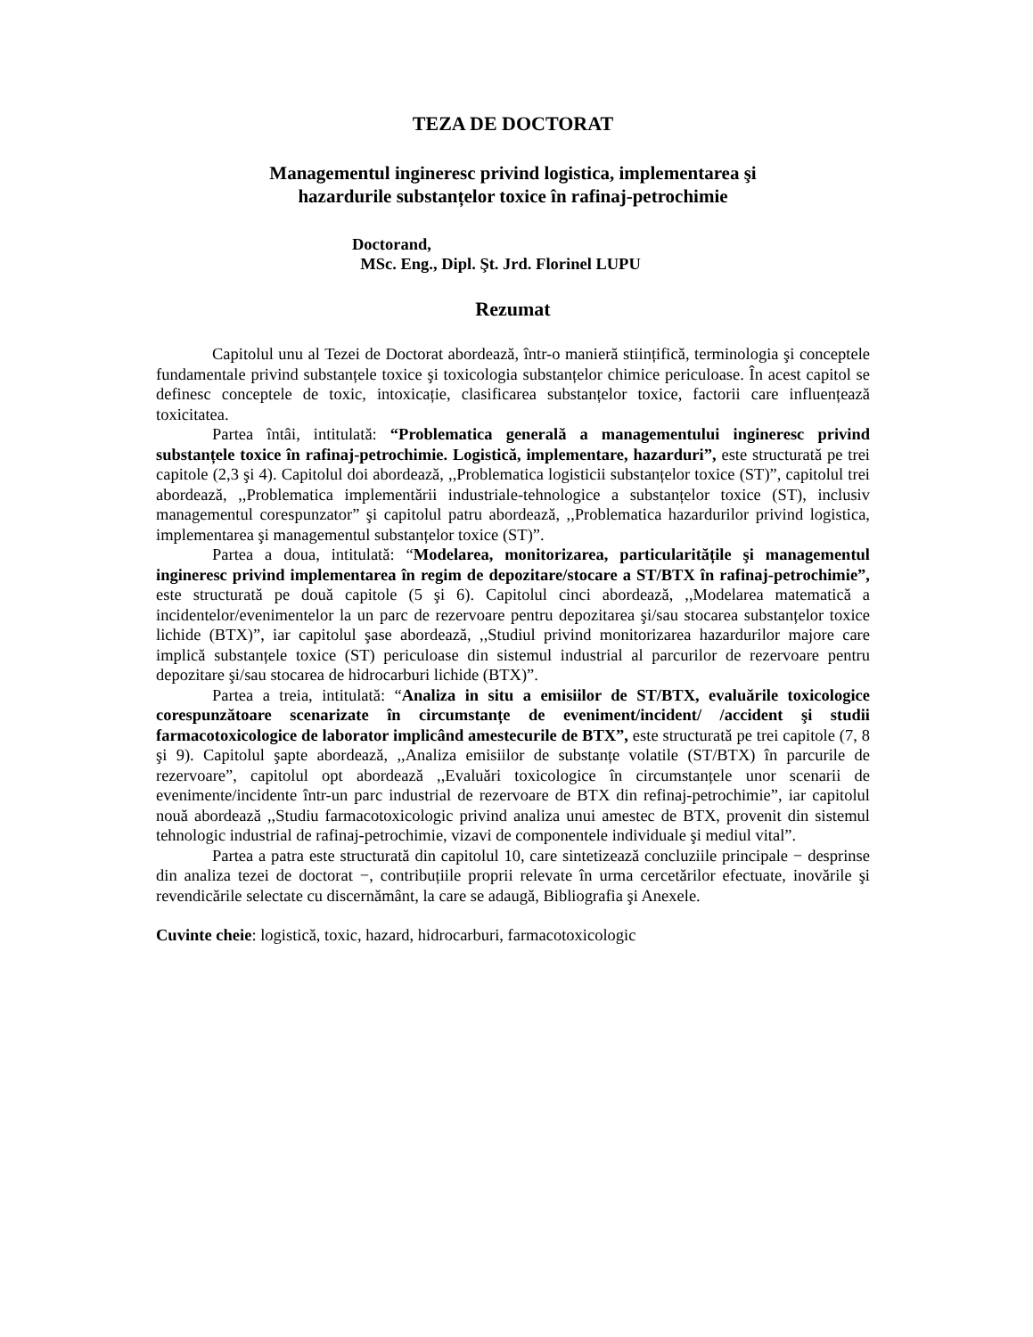TEZA DE DOCTORAT
Managementul ingineresc privind logistica, implementarea şi
hazardurile substanțelor toxice în rafinaj-petrochimie
Doctorand,
MSc. Eng., Dipl. Şt. Jrd. Florinel LUPU
Rezumat
Capitolul unu al Tezei de Doctorat abordează, într-o manieră stiințifică, terminologia şi conceptele fundamentale privind substanțele toxice şi toxicologia substanțelor chimice periculoase. În acest capitol se definesc conceptele de toxic, intoxicație, clasificarea substanțelor toxice, factorii care influențează toxicitatea.
Partea întâi, intitulată: “Problematica generală a managementului ingineresc privind substanțele toxice în rafinaj-petrochimie. Logistică, implementare, hazarduri”, este structurată pe trei capitole (2,3 şi 4). Capitolul doi abordează, ,,Problematica logisticii substanțelor toxice (ST)”, capitolul trei abordează, ,,Problematica implementării industriale-tehnologice a substanțelor toxice (ST), inclusiv managementul corespunzator” şi capitolul patru abordează, ,,Problematica hazardurilor privind logistica, implementarea şi managementul substanțelor toxice (ST)”.
Partea a doua, intitulată: “Modelarea, monitorizarea, particularitățile şi managementul ingineresc privind implementarea în regim de depozitare/stocare a ST/BTX în rafinaj-petrochimie”, este structurată pe două capitole (5 şi 6). Capitolul cinci abordează, ,,Modelarea matematică a incidentelor/evenimentelor la un parc de rezervoare pentru depozitarea şi/sau stocarea substanțelor toxice lichide (BTX)”, iar capitolul şase abordează, ,,Studiul privind monitorizarea hazardurilor majore care implică substanțele toxice (ST) periculoase din sistemul industrial al parcurilor de rezervoare pentru depozitare şi/sau stocarea de hidrocarburi lichide (BTX)”.
Partea a treia, intitulată: “Analiza in situ a emisiilor de ST/BTX, evaluările toxicologice corespunzătoare scenarizate în circumstanțe de eveniment/incident/ /accident şi studii farmacotoxicologice de laborator implicând amestecurile de BTX”, este structurată pe trei capitole (7, 8 şi 9). Capitolul şapte abordează, ,,Analiza emisiilor de substanțe volatile (ST/BTX) în parcurile de rezervoare”, capitolul opt abordează ,,Evaluări toxicologice în circumstanțele unor scenarii de evenimente/incidente într-un parc industrial de rezervoare de BTX din refinaj-petrochimie”, iar capitolul nouă abordează ,,Studiu farmacotoxicologic privind analiza unui amestec de BTX, provenit din sistemul tehnologic industrial de rafinaj-petrochimie, vizavi de componentele individuale şi mediul vital”.
Partea a patra este structurată din capitolul 10, care sintetizează concluziile principale − desprinse din analiza tezei de doctorat −, contribuțiile proprii relevate în urma cercetărilor efectuate, inovările şi revendicările selectate cu discernământ, la care se adaugă, Bibliografia şi Anexele.
Cuvinte cheie: logistică, toxic, hazard, hidrocarburi, farmacotoxicologic